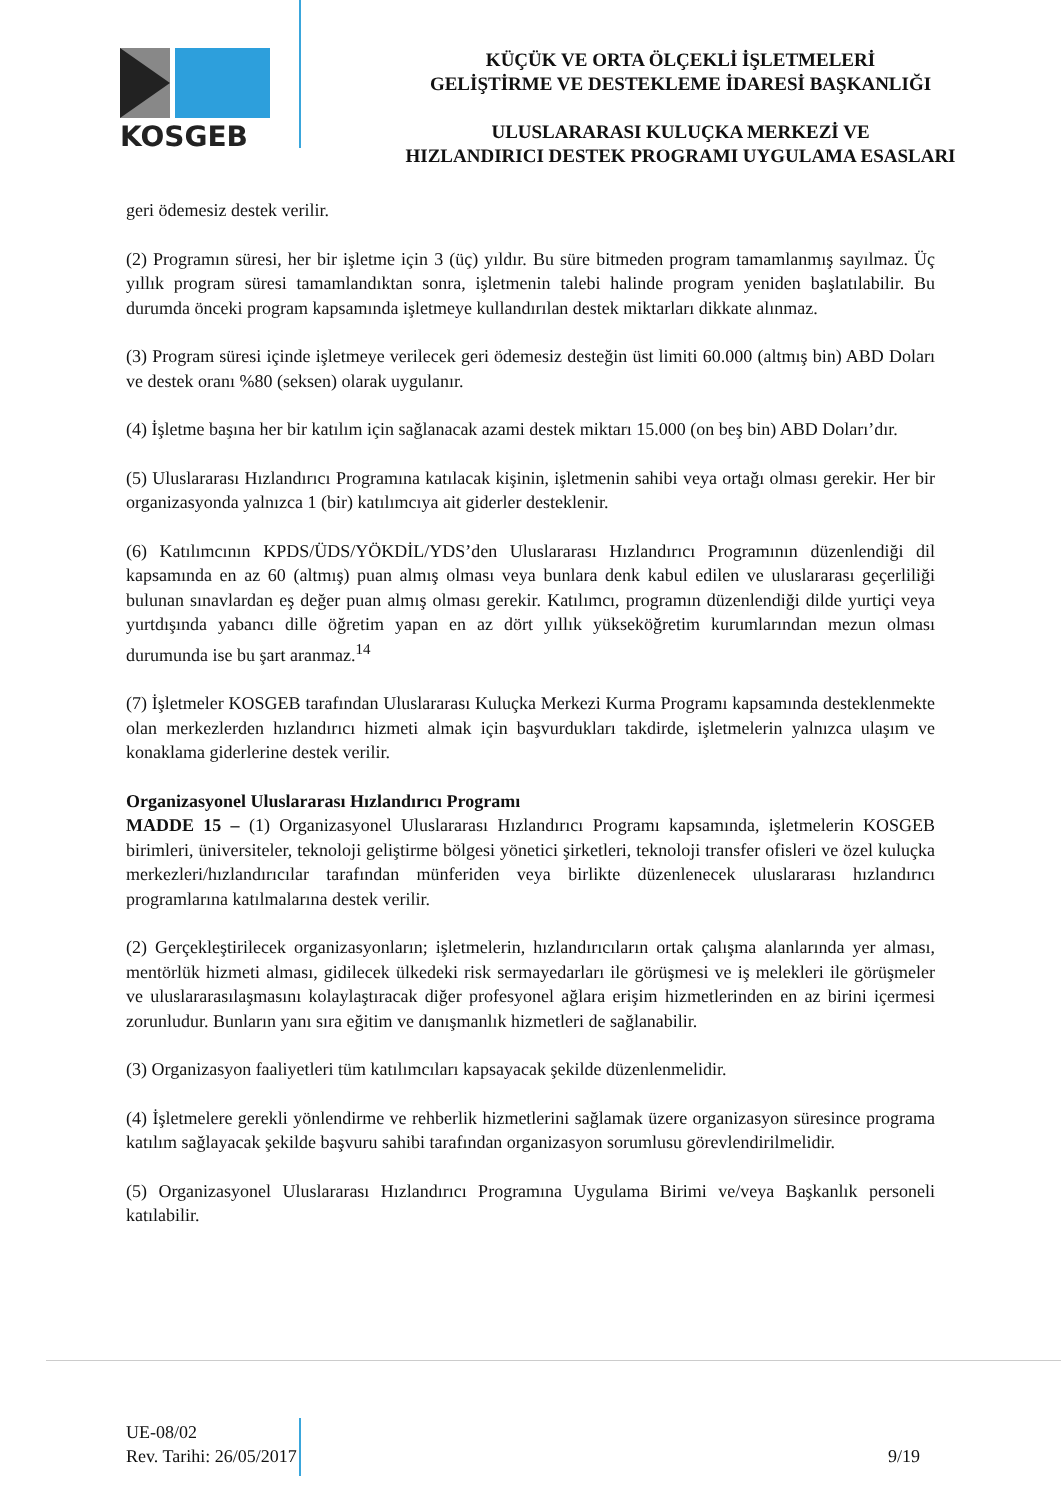KOSGEB
KÜÇÜK VE ORTA ÖLÇEKLİ İŞLETMELERİ
GELİŞTİRME VE DESTEKLEME İDARESİ BAŞKANLIĞI
ULUSLARARASI KULUÇKA MERKEZİ VE
HIZLANDIRICI DESTEK PROGRAMI UYGULAMA ESASLARI
geri ödemesiz destek verilir.
(2) Programın süresi, her bir işletme için 3 (üç) yıldır. Bu süre bitmeden program tamamlanmış sayılmaz. Üç yıllık program süresi tamamlandıktan sonra, işletmenin talebi halinde program yeniden başlatılabilir. Bu durumda önceki program kapsamında işletmeye kullandırılan destek miktarları dikkate alınmaz.
(3) Program süresi içinde işletmeye verilecek geri ödemesiz desteğin üst limiti 60.000 (altmış bin) ABD Doları ve destek oranı %80 (seksen) olarak uygulanır.
(4) İşletme başına her bir katılım için sağlanacak azami destek miktarı 15.000 (on beş bin) ABD Doları’dır.
(5) Uluslararası Hızlandırıcı Programına katılacak kişinin, işletmenin sahibi veya ortağı olması gerekir. Her bir organizasyonda yalnızca 1 (bir) katılımcıya ait giderler desteklenir.
(6) Katılımcının KPDS/ÜDS/YÖKDİL/YDS’den Uluslararası Hızlandırıcı Programının düzenlendiği dil kapsamında en az 60 (altmış) puan almış olması veya bunlara denk kabul edilen ve uluslararası geçerliliği bulunan sınavlardan eş değer puan almış olması gerekir. Katılımcı, programın düzenlendiği dilde yurtiçi veya yurtdışında yabancı dille öğretim yapan en az dört yıllık yükseköğretim kurumlarından mezun olması durumunda ise bu şart aranmaz.<sup>14</sup>
(7) İşletmeler KOSGEB tarafından Uluslararası Kuluçka Merkezi Kurma Programı kapsamında desteklenmekte olan merkezlerden hızlandırıcı hizmeti almak için başvurdukları takdirde, işletmelerin yalnızca ulaşım ve konaklama giderlerine destek verilir.
Organizasyonel Uluslararası Hızlandırıcı Programı
MADDE 15 – (1) Organizasyonel Uluslararası Hızlandırıcı Programı kapsamında, işletmelerin KOSGEB birimleri, üniversiteler, teknoloji geliştirme bölgesi yönetici şirketleri, teknoloji transfer ofisleri ve özel kuluçka merkezleri/hızlandırıcılar tarafından münferiden veya birlikte düzenlenecek uluslararası hızlandırıcı programlarına katılmalarına destek verilir.
(2) Gerçekleştirilecek organizasyonların; işletmelerin, hızlandırıcıların ortak çalışma alanlarında yer alması, mentörlük hizmeti alması, gidilecek ülkedeki risk sermayedarları ile görüşmesi ve iş melekleri ile görüşmeler ve uluslararasılaşmasını kolaylaştıracak diğer profesyonel ağlara erişim hizmetlerinden en az birini içermesi zorunludur. Bunların yanı sıra eğitim ve danışmanlık hizmetleri de sağlanabilir.
(3) Organizasyon faaliyetleri tüm katılımcıları kapsayacak şekilde düzenlenmelidir.
(4) İşletmelere gerekli yönlendirme ve rehberlik hizmetlerini sağlamak üzere organizasyon süresince programa katılım sağlayacak şekilde başvuru sahibi tarafından organizasyon sorumlusu görevlendirilmelidir.
(5) Organizasyonel Uluslararası Hızlandırıcı Programına Uygulama Birimi ve/veya Başkanlık personeli katılabilir.
UE-08/02
Rev. Tarihi: 26/05/2017
9/19